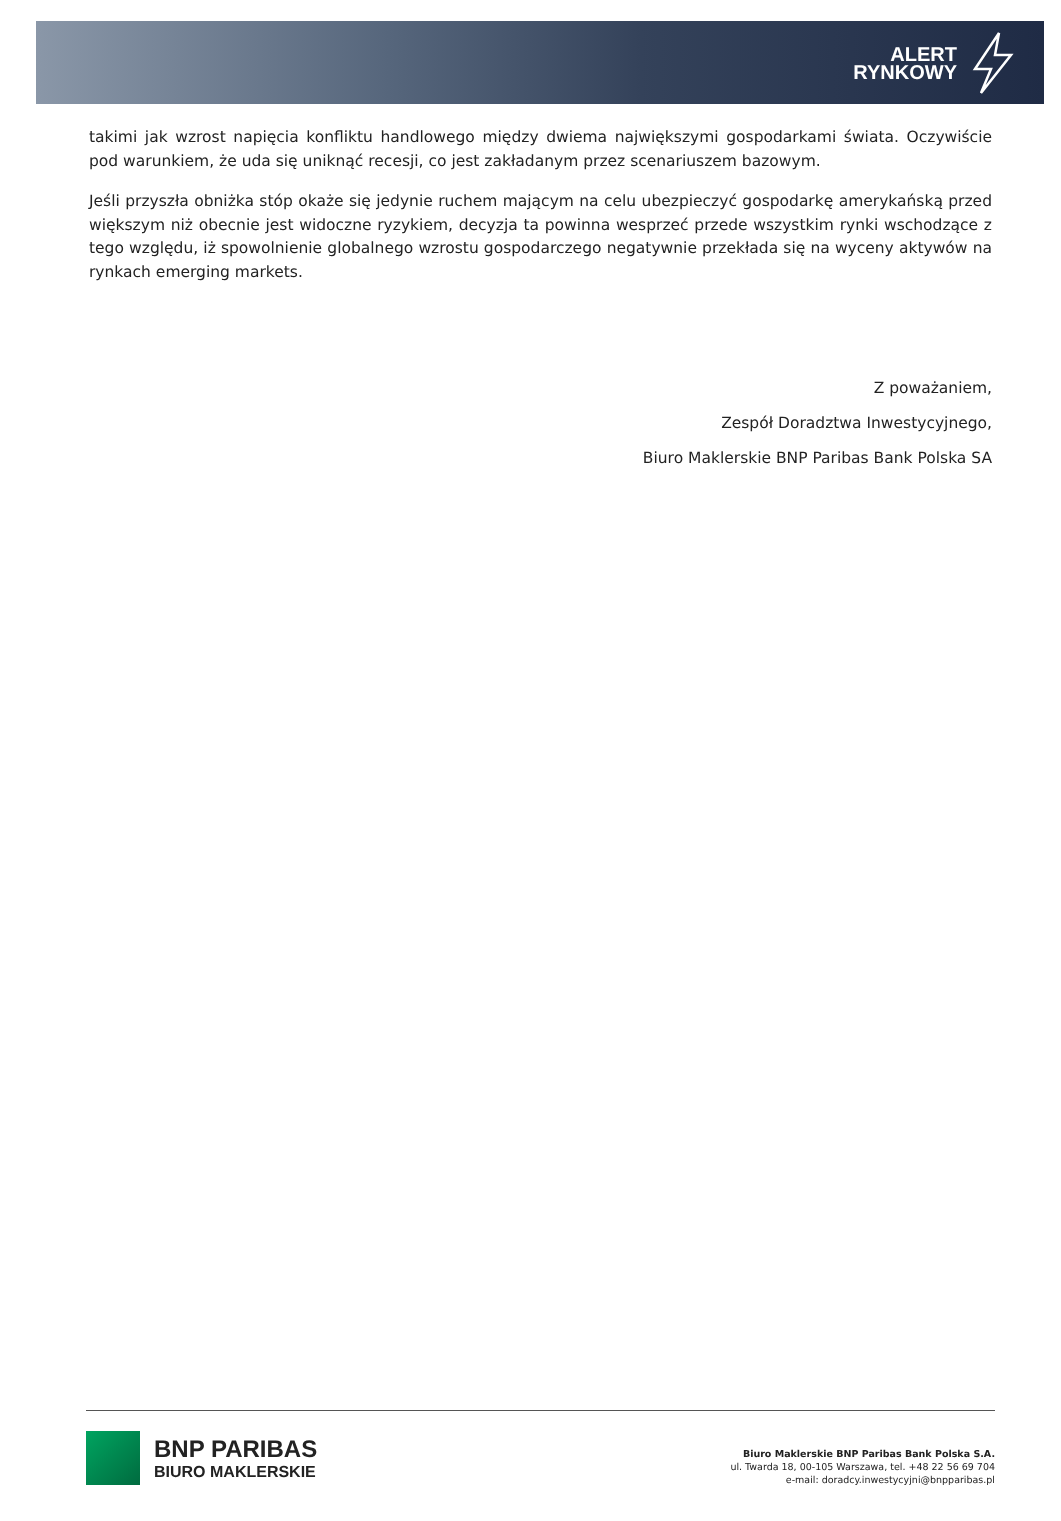ALERT
RYNKOWY
takimi jak wzrost napięcia konfliktu handlowego między dwiema największymi gospodarkami świata. Oczywiście pod warunkiem, że uda się uniknąć recesji, co jest zakładanym przez scenariuszem bazowym.
Jeśli przyszła obniżka stóp okaże się jedynie ruchem mającym na celu ubezpieczyć gospodarkę amerykańską przed większym niż obecnie jest widoczne ryzykiem, decyzja ta powinna wesprzeć przede wszystkim rynki wschodzące z tego względu, iż spowolnienie globalnego wzrostu gospodarczego negatywnie przekłada się na wyceny aktywów na rynkach emerging markets.
Z poważaniem,
Zespół Doradztwa Inwestycyjnego,
Biuro Maklerskie BNP Paribas Bank Polska SA
BNP PARIBAS
BIURO MAKLERSKIE
Biuro Maklerskie BNP Paribas Bank Polska S.A.
ul. Twarda 18, 00-105 Warszawa, tel. +48 22 56 69 704
e-mail: doradcy.inwestycyjni@bnpparibas.pl